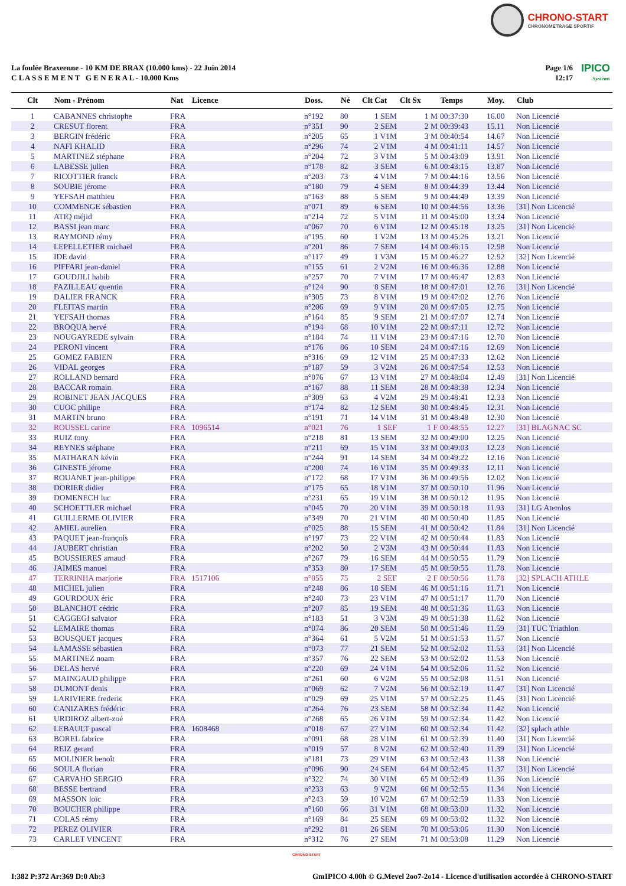CHRONO-START
CHRONOMETRAGE SPORTIF
La foulée Braxeenne - 10 KM DE BRAX (10.000 kms) - 22 Juin 2014
C L A S S E M E N T G E N E R A L - 10.000 Kms
Page 1/6
12:17
IPICO
Systems
| Clt | Nom - Prénom | Nat | Licence | Doss. | Né | Clt Cat | Clt Sx | Temps | Moy. | Club |
| --- | --- | --- | --- | --- | --- | --- | --- | --- | --- | --- |
| 1 | CABANNES christophe | FRA | | n°192 | 80 | 1 SEM | 1 M | 00:37:30 | 16.00 | Non Licencié |
| 2 | CRESUT florent | FRA | | n°351 | 90 | 2 SEM | 2 M | 00:39:43 | 15.11 | Non Licencié |
| 3 | BERGIN frédéric | FRA | | n°205 | 65 | 1 V1M | 3 M | 00:40:54 | 14.67 | Non Licencié |
| 4 | NAFI KHALID | FRA | | n°296 | 74 | 2 V1M | 4 M | 00:41:11 | 14.57 | Non Licencié |
| 5 | MARTINEZ stéphane | FRA | | n°204 | 72 | 3 V1M | 5 M | 00:43:09 | 13.91 | Non Licencié |
| 6 | LABESSE julien | FRA | | n°178 | 82 | 3 SEM | 6 M | 00:43:15 | 13.87 | Non Licencié |
| 7 | RICOTTIER franck | FRA | | n°203 | 73 | 4 V1M | 7 M | 00:44:16 | 13.56 | Non Licencié |
| 8 | SOUBIE jérome | FRA | | n°180 | 79 | 4 SEM | 8 M | 00:44:39 | 13.44 | Non Licencié |
| 9 | YEFSAH matthieu | FRA | | n°163 | 88 | 5 SEM | 9 M | 00:44:49 | 13.39 | Non Licencié |
| 10 | COMMENGE sébastien | FRA | | n°071 | 89 | 6 SEM | 10 M | 00:44:56 | 13.36 | [31] Non Licencié |
| 11 | ATIQ méjid | FRA | | n°214 | 72 | 5 V1M | 11 M | 00:45:00 | 13.34 | Non Licencié |
| 12 | BASSI jean marc | FRA | | n°067 | 70 | 6 V1M | 12 M | 00:45:18 | 13.25 | [31] Non Licencié |
| 13 | RAYMOND rémy | FRA | | n°195 | 60 | 1 V2M | 13 M | 00:45:26 | 13.21 | Non Licencié |
| 14 | LEPELLETIER michaël | FRA | | n°201 | 86 | 7 SEM | 14 M | 00:46:15 | 12.98 | Non Licencié |
| 15 | IDE david | FRA | | n°117 | 49 | 1 V3M | 15 M | 00:46:27 | 12.92 | [32] Non Licencié |
| 16 | PIFFARI jean-daniel | FRA | | n°155 | 61 | 2 V2M | 16 M | 00:46:36 | 12.88 | Non Licencié |
| 17 | GOUDJILI habib | FRA | | n°257 | 70 | 7 V1M | 17 M | 00:46:47 | 12.83 | Non Licencié |
| 18 | FAZILLEAU quentin | FRA | | n°124 | 90 | 8 SEM | 18 M | 00:47:01 | 12.76 | [31] Non Licencié |
| 19 | DALIER FRANCK | FRA | | n°305 | 73 | 8 V1M | 19 M | 00:47:02 | 12.76 | Non Licencié |
| 20 | FLEITAS martin | FRA | | n°206 | 69 | 9 V1M | 20 M | 00:47:05 | 12.75 | Non Licencié |
| 21 | YEFSAH thomas | FRA | | n°164 | 85 | 9 SEM | 21 M | 00:47:07 | 12.74 | Non Licencié |
| 22 | BROQUA hervé | FRA | | n°194 | 68 | 10 V1M | 22 M | 00:47:11 | 12.72 | Non Licencié |
| 23 | NOUGAYREDE sylvain | FRA | | n°184 | 74 | 11 V1M | 23 M | 00:47:16 | 12.70 | Non Licencié |
| 24 | PERONI vincent | FRA | | n°176 | 86 | 10 SEM | 24 M | 00:47:16 | 12.69 | Non Licencié |
| 25 | GOMEZ FABIEN | FRA | | n°316 | 69 | 12 V1M | 25 M | 00:47:33 | 12.62 | Non Licencié |
| 26 | VIDAL georges | FRA | | n°187 | 59 | 3 V2M | 26 M | 00:47:54 | 12.53 | Non Licencié |
| 27 | ROLLAND bernard | FRA | | n°076 | 67 | 13 V1M | 27 M | 00:48:04 | 12.49 | [31] Non Licencié |
| 28 | BACCAR romain | FRA | | n°167 | 88 | 11 SEM | 28 M | 00:48:38 | 12.34 | Non Licencié |
| 29 | ROBINET JEAN JACQUES | FRA | | n°309 | 63 | 4 V2M | 29 M | 00:48:41 | 12.33 | Non Licencié |
| 30 | CUOC philipe | FRA | | n°174 | 82 | 12 SEM | 30 M | 00:48:45 | 12.31 | Non Licencié |
| 31 | MARTIN bruno | FRA | | n°191 | 71 | 14 V1M | 31 M | 00:48:48 | 12.30 | Non Licencié |
| 32 | ROUSSEL carine | FRA | 1096514 | n°021 | 76 | 1 SEF | 1 F | 00:48:55 | 12.27 | [31] BLAGNAC SC |
| 33 | RUIZ tony | FRA | | n°218 | 81 | 13 SEM | 32 M | 00:49:00 | 12.25 | Non Licencié |
| 34 | REYNES stéphane | FRA | | n°211 | 69 | 15 V1M | 33 M | 00:49:03 | 12.23 | Non Licencié |
| 35 | MATHARAN kévin | FRA | | n°244 | 91 | 14 SEM | 34 M | 00:49:22 | 12.16 | Non Licencié |
| 36 | GINESTE jérome | FRA | | n°200 | 74 | 16 V1M | 35 M | 00:49:33 | 12.11 | Non Licencié |
| 37 | ROUANET jean-philippe | FRA | | n°172 | 68 | 17 V1M | 36 M | 00:49:56 | 12.02 | Non Licencié |
| 38 | DORIER didier | FRA | | n°175 | 65 | 18 V1M | 37 M | 00:50:10 | 11.96 | Non Licencié |
| 39 | DOMENECH luc | FRA | | n°231 | 65 | 19 V1M | 38 M | 00:50:12 | 11.95 | Non Licencié |
| 40 | SCHOETTLER michael | FRA | | n°045 | 70 | 20 V1M | 39 M | 00:50:18 | 11.93 | [31] LG Atemlos |
| 41 | GUILLERME OLIVIER | FRA | | n°349 | 70 | 21 V1M | 40 M | 00:50:40 | 11.85 | Non Licencié |
| 42 | AMIEL aurelien | FRA | | n°025 | 88 | 15 SEM | 41 M | 00:50:42 | 11.84 | [31] Non Licencié |
| 43 | PAQUET jean-françois | FRA | | n°197 | 73 | 22 V1M | 42 M | 00:50:44 | 11.83 | Non Licencié |
| 44 | JAUBERT christian | FRA | | n°202 | 50 | 2 V3M | 43 M | 00:50:44 | 11.83 | Non Licencié |
| 45 | BOUSSIERES arnaud | FRA | | n°267 | 79 | 16 SEM | 44 M | 00:50:55 | 11.79 | Non Licencié |
| 46 | JAIMES manuel | FRA | | n°353 | 80 | 17 SEM | 45 M | 00:50:55 | 11.78 | Non Licencié |
| 47 | TERRINHA marjorie | FRA | 1517106 | n°055 | 75 | 2 SEF | 2 F | 00:50:56 | 11.78 | [32] SPLACH ATHLE |
| 48 | MICHEL julien | FRA | | n°248 | 86 | 18 SEM | 46 M | 00:51:16 | 11.71 | Non Licencié |
| 49 | GOURDOUX éric | FRA | | n°240 | 73 | 23 V1M | 47 M | 00:51:17 | 11.70 | Non Licencié |
| 50 | BLANCHOT cédric | FRA | | n°207 | 85 | 19 SEM | 48 M | 00:51:36 | 11.63 | Non Licencié |
| 51 | CAGGEGI salvator | FRA | | n°183 | 51 | 3 V3M | 49 M | 00:51:38 | 11.62 | Non Licencié |
| 52 | LEMAIRE thomas | FRA | | n°074 | 86 | 20 SEM | 50 M | 00:51:46 | 11.59 | [31] TUC Triathlon |
| 53 | BOUSQUET jacques | FRA | | n°364 | 61 | 5 V2M | 51 M | 00:51:53 | 11.57 | Non Licencié |
| 54 | LAMASSE sébastien | FRA | | n°073 | 77 | 21 SEM | 52 M | 00:52:02 | 11.53 | [31] Non Licencié |
| 55 | MARTINEZ noam | FRA | | n°357 | 76 | 22 SEM | 53 M | 00:52:02 | 11.53 | Non Licencié |
| 56 | DELAS hervé | FRA | | n°220 | 69 | 24 V1M | 54 M | 00:52:06 | 11.52 | Non Licencié |
| 57 | MAINGAUD philippe | FRA | | n°261 | 60 | 6 V2M | 55 M | 00:52:08 | 11.51 | Non Licencié |
| 58 | DUMONT denis | FRA | | n°069 | 62 | 7 V2M | 56 M | 00:52:19 | 11.47 | [31] Non Licencié |
| 59 | LARIVIERE frederic | FRA | | n°029 | 69 | 25 V1M | 57 M | 00:52:25 | 11.45 | [31] Non Licencié |
| 60 | CANIZARES frédéric | FRA | | n°264 | 76 | 23 SEM | 58 M | 00:52:34 | 11.42 | Non Licencié |
| 61 | URDIROZ albert-zoé | FRA | | n°268 | 65 | 26 V1M | 59 M | 00:52:34 | 11.42 | Non Licencié |
| 62 | LEBAULT pascal | FRA | 1608468 | n°018 | 67 | 27 V1M | 60 M | 00:52:34 | 11.42 | [32] splach athle |
| 63 | BOREL fabrice | FRA | | n°091 | 68 | 28 V1M | 61 M | 00:52:39 | 11.40 | [31] Non Licencié |
| 64 | REIZ gerard | FRA | | n°019 | 57 | 8 V2M | 62 M | 00:52:40 | 11.39 | [31] Non Licencié |
| 65 | MOLINIER benoît | FRA | | n°181 | 73 | 29 V1M | 63 M | 00:52:43 | 11.38 | Non Licencié |
| 66 | SOULA florian | FRA | | n°096 | 90 | 24 SEM | 64 M | 00:52:45 | 11.37 | [31] Non Licencié |
| 67 | CARVAHO SERGIO | FRA | | n°322 | 74 | 30 V1M | 65 M | 00:52:49 | 11.36 | Non Licencié |
| 68 | BESSE bertrand | FRA | | n°233 | 63 | 9 V2M | 66 M | 00:52:55 | 11.34 | Non Licencié |
| 69 | MASSON loïc | FRA | | n°243 | 59 | 10 V2M | 67 M | 00:52:59 | 11.33 | Non Licencié |
| 70 | BOUCHER philippe | FRA | | n°160 | 66 | 31 V1M | 68 M | 00:53:00 | 11.32 | Non Licencié |
| 71 | COLAS rémy | FRA | | n°169 | 84 | 25 SEM | 69 M | 00:53:02 | 11.32 | Non Licencié |
| 72 | PEREZ OLIVIER | FRA | | n°292 | 81 | 26 SEM | 70 M | 00:53:06 | 11.30 | Non Licencié |
| 73 | CARLET VINCENT | FRA | | n°312 | 76 | 27 SEM | 71 M | 00:53:08 | 11.29 | Non Licencié |
CHRONO-START
I:382 P:372 Ar:369 D:0 Ab:3 GmIPICO 4.00h © G.Mevel 2oo7-2o14 - Licence d'utilisation accordée à CHRONO-START